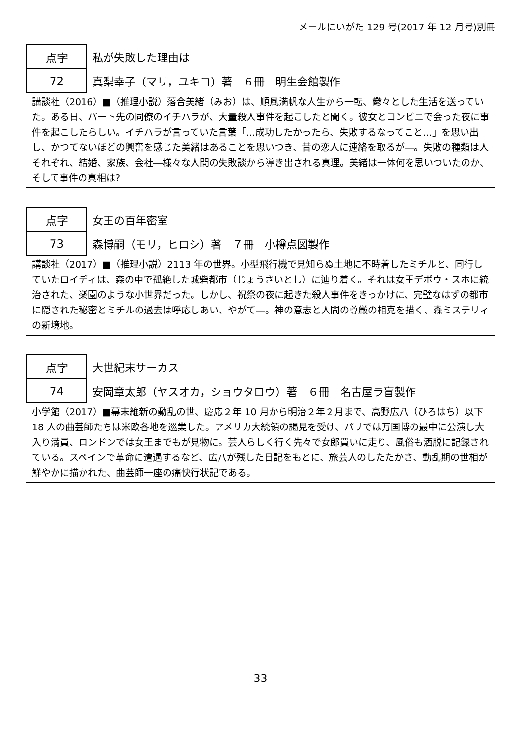メールにいがた 129 号(2017 年 12 月号)別冊
点字
72
私が失敗した理由は
真梨幸子（マリ，ユキコ）著　６冊　明生会館製作
講談社（2016）■（推理小説）落合美緒（みお）は、順風満帆な人生から一転、鬱々とした生活を送っていた。ある日、パート先の同僚のイチハラが、大量殺人事件を起こしたと聞く。彼女とコンビニで会った夜に事件を起こしたらしい。イチハラが言っていた言葉「…成功したかったら、失敗するなってこと…」を思い出し、かつてないほどの興奮を感じた美緒はあることを思いつき、昔の恋人に連絡を取るが―。失敗の種類は人それぞれ、結婚、家族、会社―様々な人間の失敗談から導き出される真理。美緒は一体何を思いついたのか、そして事件の真相は?
点字
73
女王の百年密室
森博嗣（モリ，ヒロシ）著　７冊　小樽点図製作
講談社（2017）■（推理小説）2113 年の世界。小型飛行機で見知らぬ土地に不時着したミチルと、同行していたロイディは、森の中で孤絶した城砦都市（じょうさいとし）に辿り着く。それは女王デボウ・スホに統治された、楽園のような小世界だった。しかし、祝祭の夜に起きた殺人事件をきっかけに、完璧なはずの都市に隠された秘密とミチルの過去は呼応しあい、やがて―。神の意志と人間の尊厳の相克を描く、森ミステリィの新境地。
点字
74
大世紀末サーカス
安岡章太郎（ヤスオカ，ショウタロウ）著　６冊　名古屋ラ盲製作
小学館（2017）■幕末維新の動乱の世、慶応２年 10 月から明治２年２月まで、高野広八（ひろはち）以下 18 人の曲芸師たちは米欧各地を巡業した。アメリカ大統領の謁見を受け、パリでは万国博の最中に公演し大入り満員、ロンドンでは女王までもが見物に。芸人らしく行く先々で女郎買いに走り、風俗も洒脱に記録されている。スペインで革命に遭遇するなど、広八が残した日記をもとに、旅芸人のしたたかさ、動乱期の世相が鮮やかに描かれた、曲芸師一座の痛快行状記である。
33